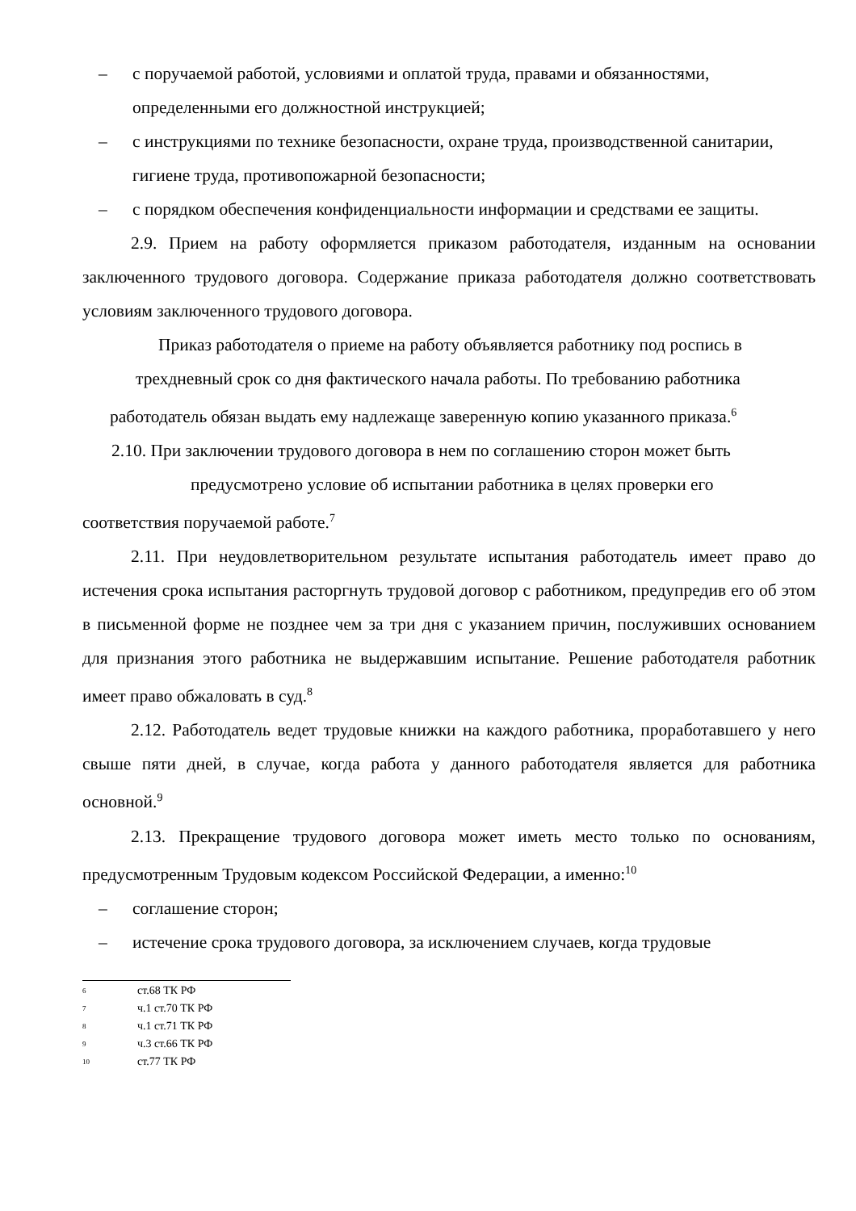– с поручаемой работой, условиями и оплатой труда, правами и обязанностями, определенными его должностной инструкцией;
– с инструкциями по технике безопасности, охране труда, производственной санитарии, гигиене труда, противопожарной безопасности;
– с порядком обеспечения конфиденциальности информации и средствами ее защиты.
2.9. Прием на работу оформляется приказом работодателя, изданным на основании заключенного трудового договора. Содержание приказа работодателя должно соответствовать условиям заключенного трудового договора.
Приказ работодателя о приеме на работу объявляется работнику под роспись в
трехдневный срок со дня фактического начала работы. По требованию работника
работодатель обязан выдать ему надлежаще заверенную копию указанного приказа.<sup>6</sup>
2.10. При заключении трудового договора в нем по соглашению сторон может быть
предусмотрено условие об испытании работника в целях проверки его
соответствия поручаемой работе.<sup>7</sup>
2.11. При неудовлетворительном результате испытания работодатель имеет право до истечения срока испытания расторгнуть трудовой договор с работником, предупредив его об этом в письменной форме не позднее чем за три дня с указанием причин, послуживших основанием для признания этого работника не выдержавшим испытание. Решение работодателя работник имеет право обжаловать в суд.<sup>8</sup>
2.12. Работодатель ведет трудовые книжки на каждого работника, проработавшего у него свыше пяти дней, в случае, когда работа у данного работодателя является для работника основной.<sup>9</sup>
2.13. Прекращение трудового договора может иметь место только по основаниям, предусмотренным Трудовым кодексом Российской Федерации, а именно:<sup>10</sup>
– соглашение сторон;
– истечение срока трудового договора, за исключением случаев, когда трудовые
6 ст.68 ТК РФ
7 ч.1 ст.70 ТК РФ
8 ч.1 ст.71 ТК РФ
9 ч.3 ст.66 ТК РФ
10 ст.77 ТК РФ